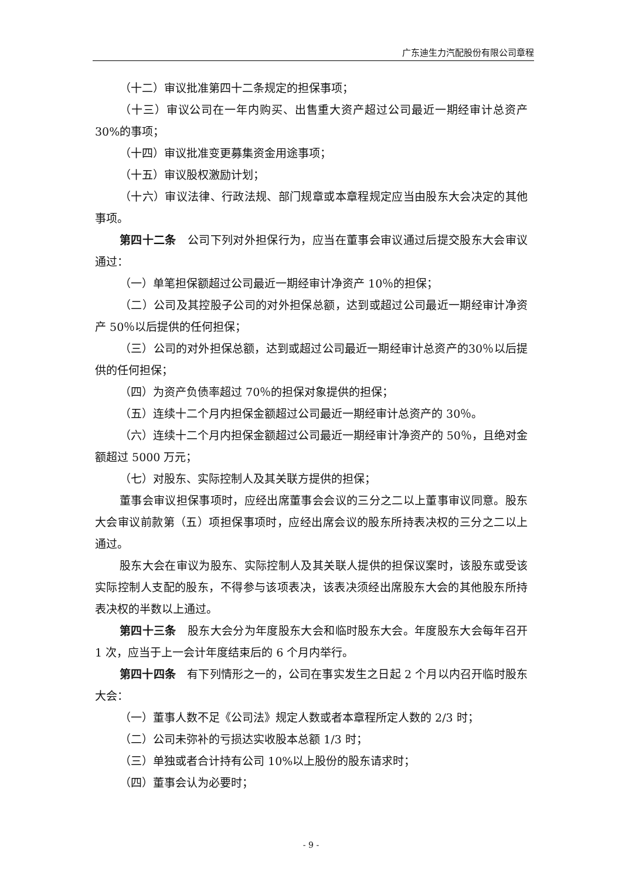广东迪生力汽配股份有限公司章程
（十二）审议批准第四十二条规定的担保事项；
（十三）审议公司在一年内购买、出售重大资产超过公司最近一期经审计总资产 30%的事项；
（十四）审议批准变更募集资金用途事项；
（十五）审议股权激励计划；
（十六）审议法律、行政法规、部门规章或本章程规定应当由股东大会决定的其他事项。
第四十二条　公司下列对外担保行为，应当在董事会审议通过后提交股东大会审议通过：
（一）单笔担保额超过公司最近一期经审计净资产 10％的担保；
（二）公司及其控股子公司的对外担保总额，达到或超过公司最近一期经审计净资产 50％以后提供的任何担保；
（三）公司的对外担保总额，达到或超过公司最近一期经审计总资产的30％以后提供的任何担保；
（四）为资产负债率超过 70％的担保对象提供的担保；
（五）连续十二个月内担保金额超过公司最近一期经审计总资产的 30％。
（六）连续十二个月内担保金额超过公司最近一期经审计净资产的 50％，且绝对金额超过 5000 万元；
（七）对股东、实际控制人及其关联方提供的担保；
董事会审议担保事项时，应经出席董事会会议的三分之二以上董事审议同意。股东大会审议前款第（五）项担保事项时，应经出席会议的股东所持表决权的三分之二以上通过。
股东大会在审议为股东、实际控制人及其关联人提供的担保议案时，该股东或受该实际控制人支配的股东，不得参与该项表决，该表决须经出席股东大会的其他股东所持表决权的半数以上通过。
第四十三条　股东大会分为年度股东大会和临时股东大会。年度股东大会每年召开 1 次，应当于上一会计年度结束后的 6 个月内举行。
第四十四条　有下列情形之一的，公司在事实发生之日起 2 个月以内召开临时股东大会：
（一）董事人数不足《公司法》规定人数或者本章程所定人数的 2/3 时；
（二）公司未弥补的亏损达实收股本总额 1/3 时；
（三）单独或者合计持有公司 10%以上股份的股东请求时；
（四）董事会认为必要时；
- 9 -